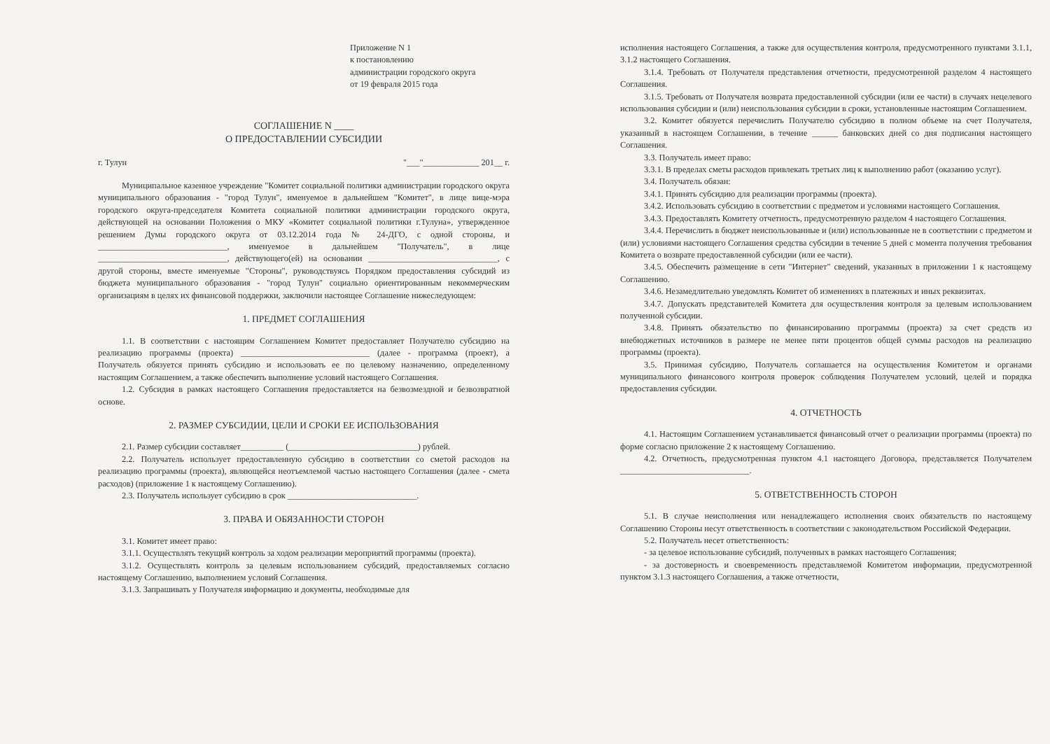Приложение N 1
к постановлению
администрации городского округа
от 19 февраля 2015 года
СОГЛАШЕНИЕ N ____
О ПРЕДОСТАВЛЕНИИ СУБСИДИИ
г. Тулун "___"_____________ 201__ г.
Муниципальное казенное учреждение "Комитет социальной политики администрации городского округа муниципального образования - "город Тулун", именуемое в дальнейшем "Комитет", в лице вице-мэра городского округа-председателя Комитета социальной политики администрации городского округа, действующей на основании Положения о МКУ «Комитет социальной политики г.Тулуна», утвержденное решением Думы городского округа от 03.12.2014 года № 24-ДГО, с одной стороны, и ______________________________, именуемое в дальнейшем "Получатель", в лице ______________________________, действующего(ей) на основании ______________________________, с другой стороны, вместе именуемые "Стороны", руководствуясь Порядком предоставления субсидий из бюджета муниципального образования - "город Тулун" социально ориентированным некоммерческим организациям в целях их финансовой поддержки, заключили настоящее Соглашение нижеследующем:
1. ПРЕДМЕТ СОГЛАШЕНИЯ
1.1. В соответствии с настоящим Соглашением Комитет предоставляет Получателю субсидию на реализацию программы (проекта) ______________________________ (далее - программа (проект), а Получатель обязуется принять субсидию и использовать ее по целевому назначению, определенному настоящим Соглашением, а также обеспечить выполнение условий настоящего Соглашения.
1.2. Субсидия в рамках настоящего Соглашения предоставляется на безвозмездной и безвозвратной основе.
2. РАЗМЕР СУБСИДИИ, ЦЕЛИ И СРОКИ ЕЕ ИСПОЛЬЗОВАНИЯ
2.1. Размер субсидии составляет__________ (______________________________) рублей.
2.2. Получатель использует предоставленную субсидию в соответствии со сметой расходов на реализацию программы (проекта), являющейся неотъемлемой частью настоящего Соглашения (далее - смета расходов) (приложение 1 к настоящему Соглашению).
2.3. Получатель использует субсидию в срок ______________________________.
3. ПРАВА И ОБЯЗАННОСТИ СТОРОН
3.1. Комитет имеет право:
3.1.1. Осуществлять текущий контроль за ходом реализации мероприятий программы (проекта).
3.1.2. Осуществлять контроль за целевым использованием субсидий, предоставляемых согласно настоящему Соглашению, выполнением условий Соглашения.
3.1.3. Запрашивать у Получателя информацию и документы, необходимые для
исполнения настоящего Соглашения, а также для осуществления контроля, предусмотренного пунктами 3.1.1, 3.1.2 настоящего Соглашения.
3.1.4. Требовать от Получателя представления отчетности, предусмотренной разделом 4 настоящего Соглашения.
3.1.5. Требовать от Получателя возврата предоставленной субсидии (или ее части) в случаях нецелевого использования субсидии и (или) неиспользования субсидии в сроки, установленные настоящим Соглашением.
3.2. Комитет обязуется перечислить Получателю субсидию в полном объеме на счет Получателя, указанный в настоящем Соглашении, в течение ______ банковских дней со дня подписания настоящего Соглашения.
3.3. Получатель имеет право:
3.3.1. В пределах сметы расходов привлекать третьих лиц к выполнению работ (оказанию услуг).
3.4. Получатель обязан:
3.4.1. Принять субсидию для реализации программы (проекта).
3.4.2. Использовать субсидию в соответствии с предметом и условиями настоящего Соглашения.
3.4.3. Предоставлять Комитету отчетность, предусмотренную разделом 4 настоящего Соглашения.
3.4.4. Перечислить в бюджет неиспользованные и (или) использованные не в соответствии с предметом и (или) условиями настоящего Соглашения средства субсидии в течение 5 дней с момента получения требования Комитета о возврате предоставленной субсидии (или ее части).
3.4.5. Обеспечить размещение в сети "Интернет" сведений, указанных в приложении 1 к настоящему Соглашению.
3.4.6. Незамедлительно уведомлять Комитет об изменениях в платежных и иных реквизитах.
3.4.7. Допускать представителей Комитета для осуществления контроля за целевым использованием полученной субсидии.
3.4.8. Принять обязательство по финансированию программы (проекта) за счет средств из внебюджетных источников в размере не менее пяти процентов общей суммы расходов на реализацию программы (проекта).
3.5. Принимая субсидию, Получатель соглашается на осуществления Комитетом и органами муниципального финансового контроля проверок соблюдения Получателем условий, целей и порядка предоставления субсидии.
4. ОТЧЕТНОСТЬ
4.1. Настоящим Соглашением устанавливается финансовый отчет о реализации программы (проекта) по форме согласно приложение 2 к настоящему Соглашению.
4.2. Отчетность, предусмотренная пунктом 4.1 настоящего Договора, представляется Получателем ______________________________.
5. ОТВЕТСТВЕННОСТЬ СТОРОН
5.1. В случае неисполнения или ненадлежащего исполнения своих обязательств по настоящему Соглашению Стороны несут ответственность в соответствии с законодательством Российской Федерации.
5.2. Получатель несет ответственность:
- за целевое использование субсидий, полученных в рамках настоящего Соглашения;
- за достоверность и своевременность представляемой Комитетом информации, предусмотренной пунктом 3.1.3 настоящего Соглашения, а также отчетности,